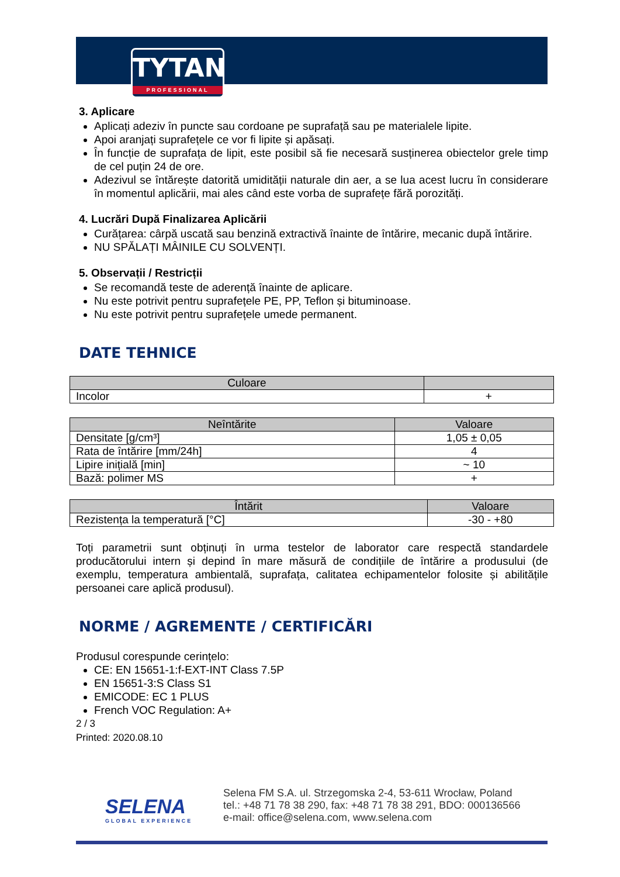TYTAN
PROFESSIONAL
3. Aplicare
Aplicați adeziv în puncte sau cordoane pe suprafață sau pe materialele lipite.
Apoi aranjați suprafețele ce vor fi lipite și apăsați.
În funcție de suprafața de lipit, este posibil să fie necesară susținerea obiectelor grele timp de cel puțin 24 de ore.
Adezivul se întărește datorită umidității naturale din aer, a se lua acest lucru în considerare în momentul aplicării, mai ales când este vorba de suprafețe fără porozități.
4. Lucrări După Finalizarea Aplicării
Curățarea: cârpă uscată sau benzină extractivă înainte de întărire, mecanic după întărire.
NU SPĂLAȚI MÂINILE CU SOLVENȚI.
5. Observații / Restricții
Se recomandă teste de aderență înainte de aplicare.
Nu este potrivit pentru suprafețele PE, PP, Teflon și bituminoase.
Nu este potrivit pentru suprafețele umede permanent.
DATE TEHNICE
| Culoare | |
| --- | --- |
| Incolor | + |
| Neîntărite | Valoare |
| --- | --- |
| Densitate [g/cm³] | 1,05 ± 0,05 |
| Rata de întărire [mm/24h] | 4 |
| Lipire inițială [min] | ~ 10 |
| Bază: polimer MS | + |
| Întărit | Valoare |
| --- | --- |
| Rezistența la temperatură [°C] | -30 - +80 |
Toți parametrii sunt obținuți în urma testelor de laborator care respectă standardele producătorului intern și depind în mare măsură de condițiile de întărire a produsului (de exemplu, temperatura ambientală, suprafața, calitatea echipamentelor folosite și abilitățile persoanei care aplică produsul).
NORME / AGREMENTE / CERTIFICĂRI
Produsul corespunde cerințelo:
CE: EN 15651-1:f-EXT-INT Class 7.5P
EN 15651-3:S Class S1
EMICODE: EC 1 PLUS
French VOC Regulation: A+
2 / 3
Printed: 2020.08.10
SELENA
GLOBAL EXPERIENCE
Selena FM S.A. ul. Strzegomska 2-4, 53-611 Wrocław, Poland
tel.: +48 71 78 38 290, fax: +48 71 78 38 291, BDO: 000136566
e-mail: office@selena.com, www.selena.com